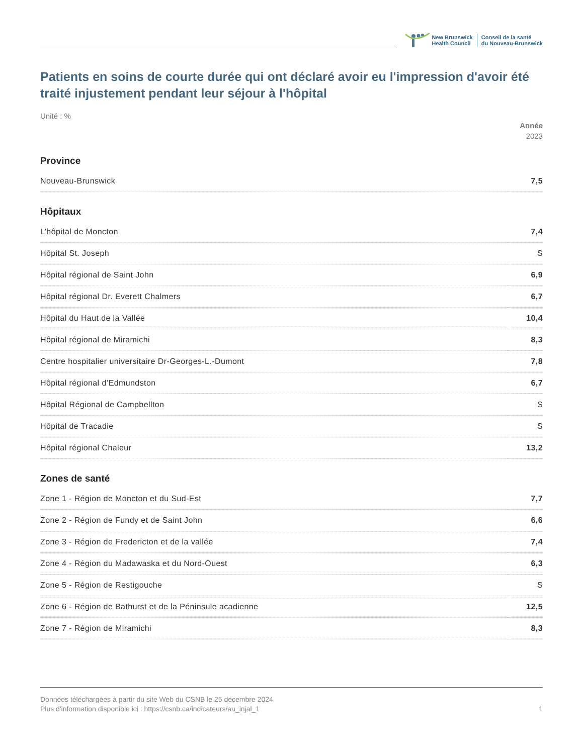New Brunswick
Health Council
Conseil de la santé
du Nouveau-Brunswick
Patients en soins de courte durée qui ont déclaré avoir eu l'impression d'avoir été traité injustement pendant leur séjour à l'hôpital
Unité : %
Année
2023
| Province | |
| --- | --- |
| Nouveau-Brunswick | 7,5 |
| Hôpitaux | |
| L’hôpital de Moncton | 7,4 |
| Hôpital St. Joseph | S |
| Hôpital régional de Saint John | 6,9 |
| Hôpital régional Dr. Everett Chalmers | 6,7 |
| Hôpital du Haut de la Vallée | 10,4 |
| Hôpital régional de Miramichi | 8,3 |
| Centre hospitalier universitaire Dr-Georges-L.-Dumont | 7,8 |
| Hôpital régional d’Edmundston | 6,7 |
| Hôpital Régional de Campbellton | S |
| Hôpital de Tracadie | S |
| Hôpital régional Chaleur | 13,2 |
| Zones de santé | |
| Zone 1 - Région de Moncton et du Sud-Est | 7,7 |
| Zone 2 - Région de Fundy et de Saint John | 6,6 |
| Zone 3 - Région de Fredericton et de la vallée | 7,4 |
| Zone 4 - Région du Madawaska et du Nord-Ouest | 6,3 |
| Zone 5 - Région de Restigouche | S |
| Zone 6 - Région de Bathurst et de la Péninsule acadienne | 12,5 |
| Zone 7 - Région de Miramichi | 8,3 |
Données téléchargées à partir du site Web du CSNB le 25 décembre 2024
Plus d'information disponible ici : https://csnb.ca/indicateurs/au_injal_1
1